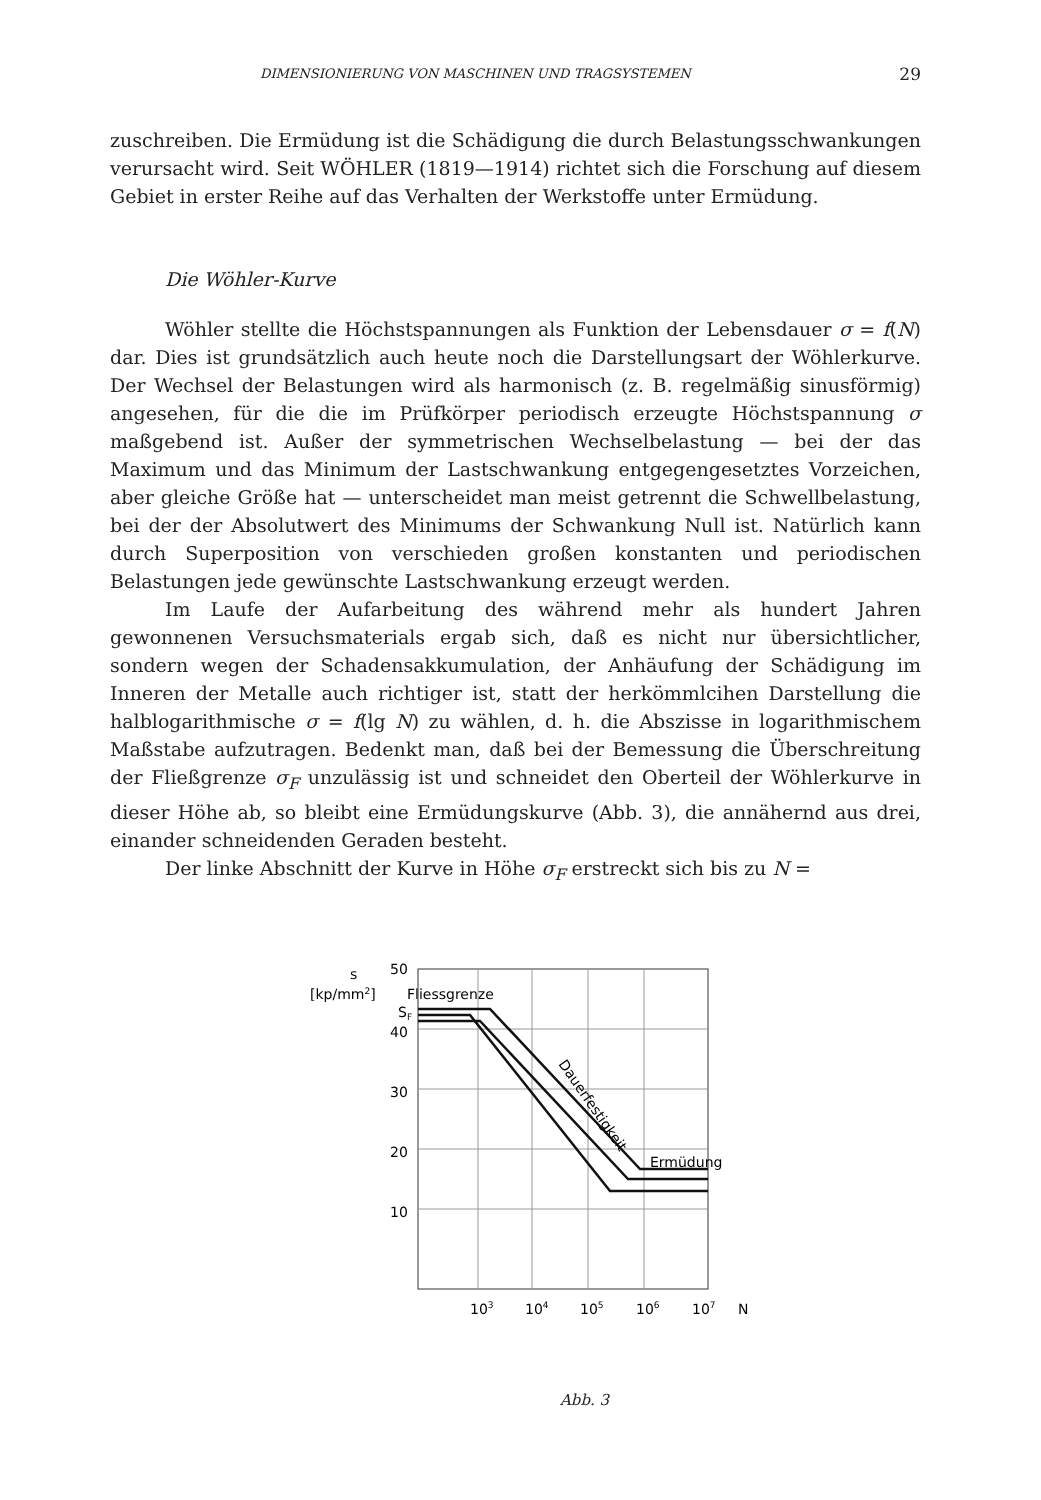DIMENSIONIERUNG VON MASCHINEN UND TRAGSYSTEMEN 29
zuschreiben. Die Ermüdung ist die Schädigung die durch Belastungsschwankungen verursacht wird. Seit WÖHLER (1819—1914) richtet sich die Forschung auf diesem Gebiet in erster Reihe auf das Verhalten der Werkstoffe unter Ermüdung.
Die Wöhler-Kurve
Wöhler stellte die Höchstspannungen als Funktion der Lebensdauer σ = f(N) dar. Dies ist grundsätzlich auch heute noch die Darstellungsart der Wöhlerkurve. Der Wechsel der Belastungen wird als harmonisch (z. B. regelmäßig sinusförmig) angesehen, für die die im Prüfkörper periodisch erzeugte Höchstspannung σ maßgebend ist. Außer der symmetrischen Wechselbelastung — bei der das Maximum und das Minimum der Lastschwankung entgegengesetztes Vorzeichen, aber gleiche Größe hat — unterscheidet man meist getrennt die Schwellbelastung, bei der der Absolutwert des Minimums der Schwankung Null ist. Natürlich kann durch Superposition von verschieden großen konstanten und periodischen Belastungen jede gewünschte Lastschwankung erzeugt werden.
Im Laufe der Aufarbeitung des während mehr als hundert Jahren gewonnenen Versuchsmaterials ergab sich, daß es nicht nur übersichtlicher, sondern wegen der Schadensakkumulation, der Anhäufung der Schädigung im Inneren der Metalle auch richtiger ist, statt der herkömmlcihen Darstellung die halblogarithmische σ = f(lg N) zu wählen, d. h. die Abszisse in logarithmischem Maßstabe aufzutragen. Bedenkt man, daß bei der Bemessung die Überschreitung der Fließgrenze σ<sub>F</sub> unzulässig ist und schneidet den Oberteil der Wöhlerkurve in dieser Höhe ab, so bleibt eine Ermüdungskurve (Abb. 3), die annähernd aus drei, einander schneidenden Geraden besteht.
Der linke Abschnitt der Kurve in Höhe σ<sub>F</sub> erstreckt sich bis zu N =
s
[kp/mm2]
50
40
30
20
10
Fliessgrenze
SF
Dauerfestigkeit
Ermüdung
103
104
105
106
107
N
Abb. 3